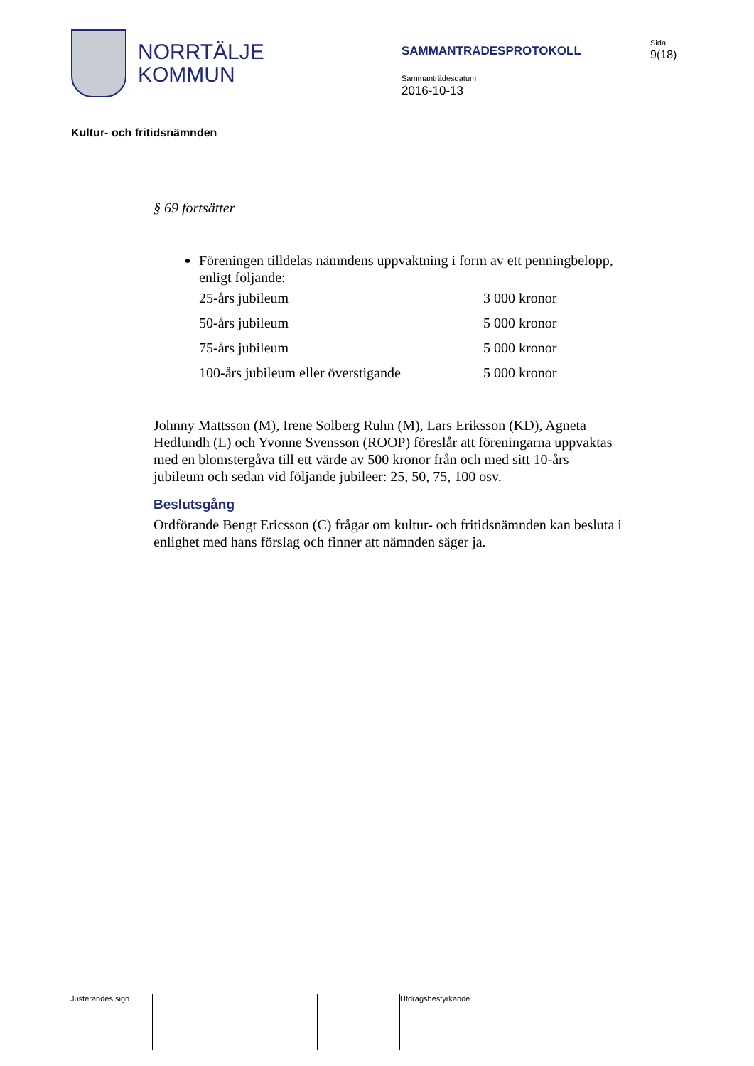NORRTÄLJE
KOMMUN
SAMMANTRÄDESPROTOKOLL
Sammanträdesdatum
2016-10-13
Sida
9(18)
Kultur- och fritidsnämnden
§ 69 fortsätter
Föreningen tilldelas nämndens uppvaktning i form av ett penningbelopp, enligt följande:
| 25-års jubileum | 3 000 kronor |
| 50-års jubileum | 5 000 kronor |
| 75-års jubileum | 5 000 kronor |
| 100-års jubileum eller överstigande | 5 000 kronor |
Johnny Mattsson (M), Irene Solberg Ruhn (M), Lars Eriksson (KD), Agneta Hedlundh (L) och Yvonne Svensson (ROOP) föreslår att föreningarna uppvaktas med en blomstergåva till ett värde av 500 kronor från och med sitt 10-års jubileum och sedan vid följande jubileer: 25, 50, 75, 100 osv.
Beslutsgång
Ordförande Bengt Ericsson (C) frågar om kultur- och fritidsnämnden kan besluta i enlighet med hans förslag och finner att nämnden säger ja.
Justerandes sign Utdragsbestyrkande